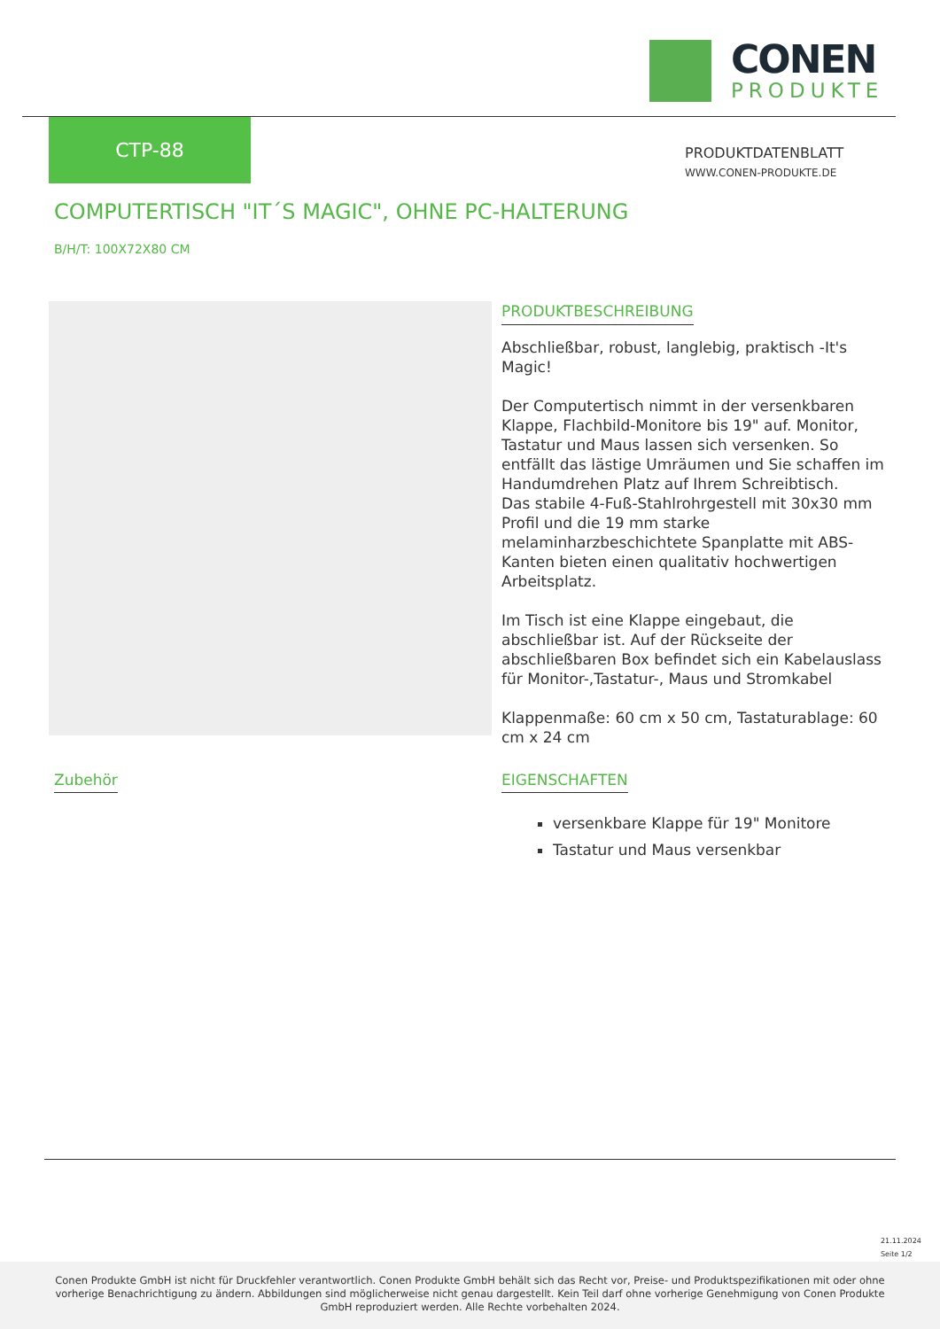CONEN
PRODUKTE
CTP-88
PRODUKTDATENBLATT
WWW.CONEN-PRODUKTE.DE
COMPUTERTISCH "IT´S MAGIC", OHNE PC-HALTERUNG
B/H/T: 100X72X80 CM
PRODUKTBESCHREIBUNG
Abschließbar, robust, langlebig, praktisch -It's Magic!
Der Computertisch nimmt in der versenkbaren Klappe, Flachbild-Monitore bis 19" auf. Monitor, Tastatur und Maus lassen sich versenken. So entfällt das lästige Umräumen und Sie schaffen im Handumdrehen Platz auf Ihrem Schreibtisch.
Das stabile 4-Fuß-Stahlrohrgestell mit 30x30 mm Profil und die 19 mm starke melaminharzbeschichtete Spanplatte mit ABS-Kanten bieten einen qualitativ hochwertigen Arbeitsplatz.
Im Tisch ist eine Klappe eingebaut, die abschließbar ist. Auf der Rückseite der abschließbaren Box befindet sich ein Kabelauslass für Monitor-,Tastatur-, Maus und Stromkabel
Klappenmaße: 60 cm x 50 cm, Tastaturablage: 60 cm x 24 cm
Zubehör
EIGENSCHAFTEN
versenkbare Klappe für 19" Monitore
Tastatur und Maus versenkbar
21.11.2024
Seite 1/2
Conen Produkte GmbH ist nicht für Druckfehler verantwortlich. Conen Produkte GmbH behält sich das Recht vor, Preise- und Produktspezifikationen mit oder ohne vorherige Benachrichtigung zu ändern. Abbildungen sind möglicherweise nicht genau dargestellt. Kein Teil darf ohne vorherige Genehmigung von Conen Produkte GmbH reproduziert werden. Alle Rechte vorbehalten 2024.